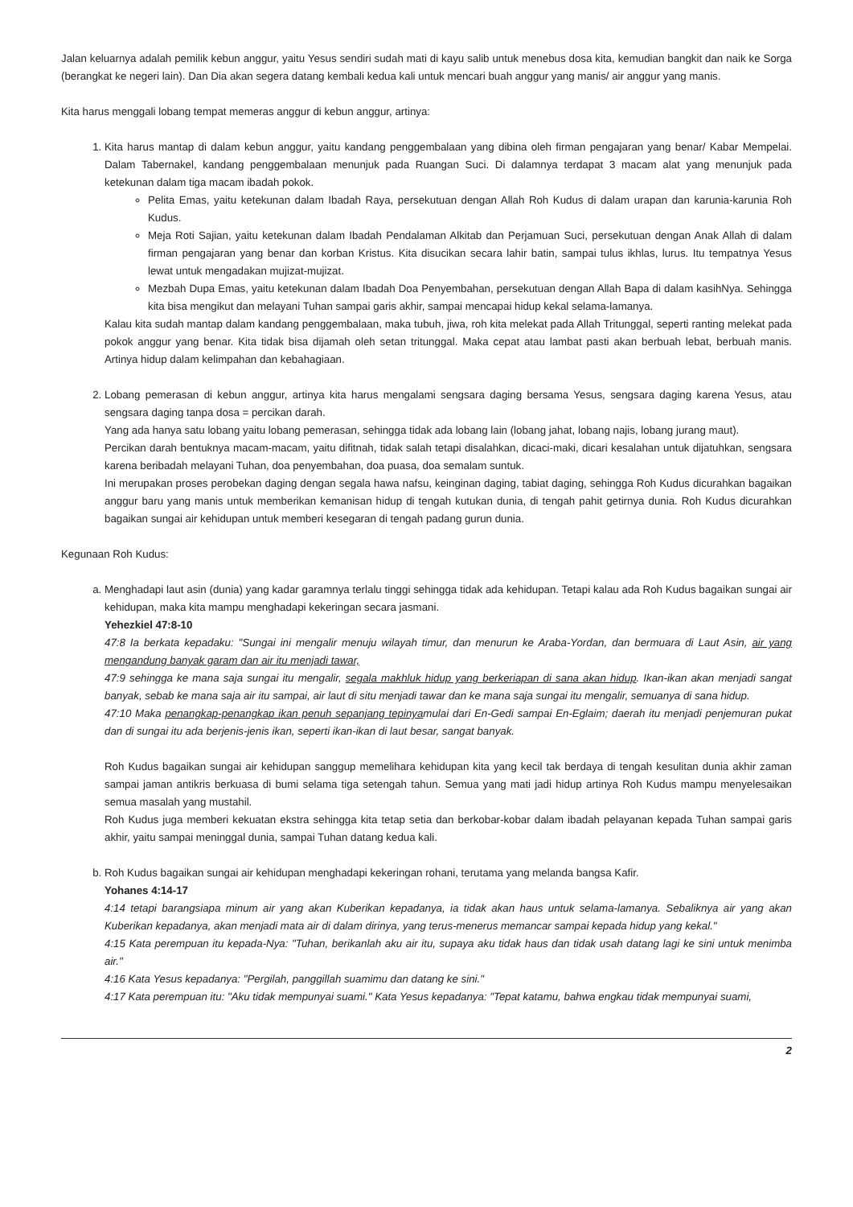Jalan keluarnya adalah pemilik kebun anggur, yaitu Yesus sendiri sudah mati di kayu salib untuk menebus dosa kita, kemudian bangkit dan naik ke Sorga (berangkat ke negeri lain). Dan Dia akan segera datang kembali kedua kali untuk mencari buah anggur yang manis/ air anggur yang manis.
Kita harus menggali lobang tempat memeras anggur di kebun anggur, artinya:
1. Kita harus mantap di dalam kebun anggur, yaitu kandang penggembalaan yang dibina oleh firman pengajaran yang benar/ Kabar Mempelai. Dalam Tabernakel, kandang penggembalaan menunjuk pada Ruangan Suci. Di dalamnya terdapat 3 macam alat yang menunjuk pada ketekunan dalam tiga macam ibadah pokok.
Pelita Emas, yaitu ketekunan dalam Ibadah Raya, persekutuan dengan Allah Roh Kudus di dalam urapan dan karunia-karunia Roh Kudus.
Meja Roti Sajian, yaitu ketekunan dalam Ibadah Pendalaman Alkitab dan Perjamuan Suci, persekutuan dengan Anak Allah di dalam firman pengajaran yang benar dan korban Kristus. Kita disucikan secara lahir batin, sampai tulus ikhlas, lurus. Itu tempatnya Yesus lewat untuk mengadakan mujizat-mujizat.
Mezbah Dupa Emas, yaitu ketekunan dalam Ibadah Doa Penyembahan, persekutuan dengan Allah Bapa di dalam kasihNya. Sehingga kita bisa mengikut dan melayani Tuhan sampai garis akhir, sampai mencapai hidup kekal selama-lamanya.
Kalau kita sudah mantap dalam kandang penggembalaan, maka tubuh, jiwa, roh kita melekat pada Allah Tritunggal, seperti ranting melekat pada pokok anggur yang benar. Kita tidak bisa dijamah oleh setan tritunggal. Maka cepat atau lambat pasti akan berbuah lebat, berbuah manis. Artinya hidup dalam kelimpahan dan kebahagiaan.
2. Lobang pemerasan di kebun anggur, artinya kita harus mengalami sengsara daging bersama Yesus, sengsara daging karena Yesus, atau sengsara daging tanpa dosa = percikan darah.
Yang ada hanya satu lobang yaitu lobang pemerasan, sehingga tidak ada lobang lain (lobang jahat, lobang najis, lobang jurang maut).
Percikan darah bentuknya macam-macam, yaitu difitnah, tidak salah tetapi disalahkan, dicaci-maki, dicari kesalahan untuk dijatuhkan, sengsara karena beribadah melayani Tuhan, doa penyembahan, doa puasa, doa semalam suntuk.
Ini merupakan proses perobekan daging dengan segala hawa nafsu, keinginan daging, tabiat daging, sehingga Roh Kudus dicurahkan bagaikan anggur baru yang manis untuk memberikan kemanisan hidup di tengah kutukan dunia, di tengah pahit getirnya dunia. Roh Kudus dicurahkan bagaikan sungai air kehidupan untuk memberi kesegaran di tengah padang gurun dunia.
Kegunaan Roh Kudus:
a. Menghadapi laut asin (dunia) yang kadar garamnya terlalu tinggi sehingga tidak ada kehidupan. Tetapi kalau ada Roh Kudus bagaikan sungai air kehidupan, maka kita mampu menghadapi kekeringan secara jasmani.
Yehezkiel 47:8-10
47:8 Ia berkata kepadaku: "Sungai ini mengalir menuju wilayah timur, dan menurun ke Araba-Yordan, dan bermuara di Laut Asin, air yang mengandung banyak garam dan air itu menjadi tawar,
47:9 sehingga ke mana saja sungai itu mengalir, segala makhluk hidup yang berkeriapan di sana akan hidup. Ikan-ikan akan menjadi sangat banyak, sebab ke mana saja air itu sampai, air laut di situ menjadi tawar dan ke mana saja sungai itu mengalir, semuanya di sana hidup.
47:10 Maka penangkap-penangkap ikan penuh sepanjang tepinyamulai dari En-Gedi sampai En-Eglaim; daerah itu menjadi penjemuran pukat dan di sungai itu ada berjenis-jenis ikan, seperti ikan-ikan di laut besar, sangat banyak.
Roh Kudus bagaikan sungai air kehidupan sanggup memelihara kehidupan kita yang kecil tak berdaya di tengah kesulitan dunia akhir zaman sampai jaman antikris berkuasa di bumi selama tiga setengah tahun. Semua yang mati jadi hidup artinya Roh Kudus mampu menyelesaikan semua masalah yang mustahil.
Roh Kudus juga memberi kekuatan ekstra sehingga kita tetap setia dan berkobar-kobar dalam ibadah pelayanan kepada Tuhan sampai garis akhir, yaitu sampai meninggal dunia, sampai Tuhan datang kedua kali.
b. Roh Kudus bagaikan sungai air kehidupan menghadapi kekeringan rohani, terutama yang melanda bangsa Kafir.
Yohanes 4:14-17
4:14 tetapi barangsiapa minum air yang akan Kuberikan kepadanya, ia tidak akan haus untuk selama-lamanya. Sebaliknya air yang akan Kuberikan kepadanya, akan menjadi mata air di dalam dirinya, yang terus-menerus memancar sampai kepada hidup yang kekal."
4:15 Kata perempuan itu kepada-Nya: "Tuhan, berikanlah aku air itu, supaya aku tidak haus dan tidak usah datang lagi ke sini untuk menimba air."
4:16 Kata Yesus kepadanya: "Pergilah, panggillah suamimu dan datang ke sini."
4:17 Kata perempuan itu: "Aku tidak mempunyai suami." Kata Yesus kepadanya: "Tepat katamu, bahwa engkau tidak mempunyai suami,
2